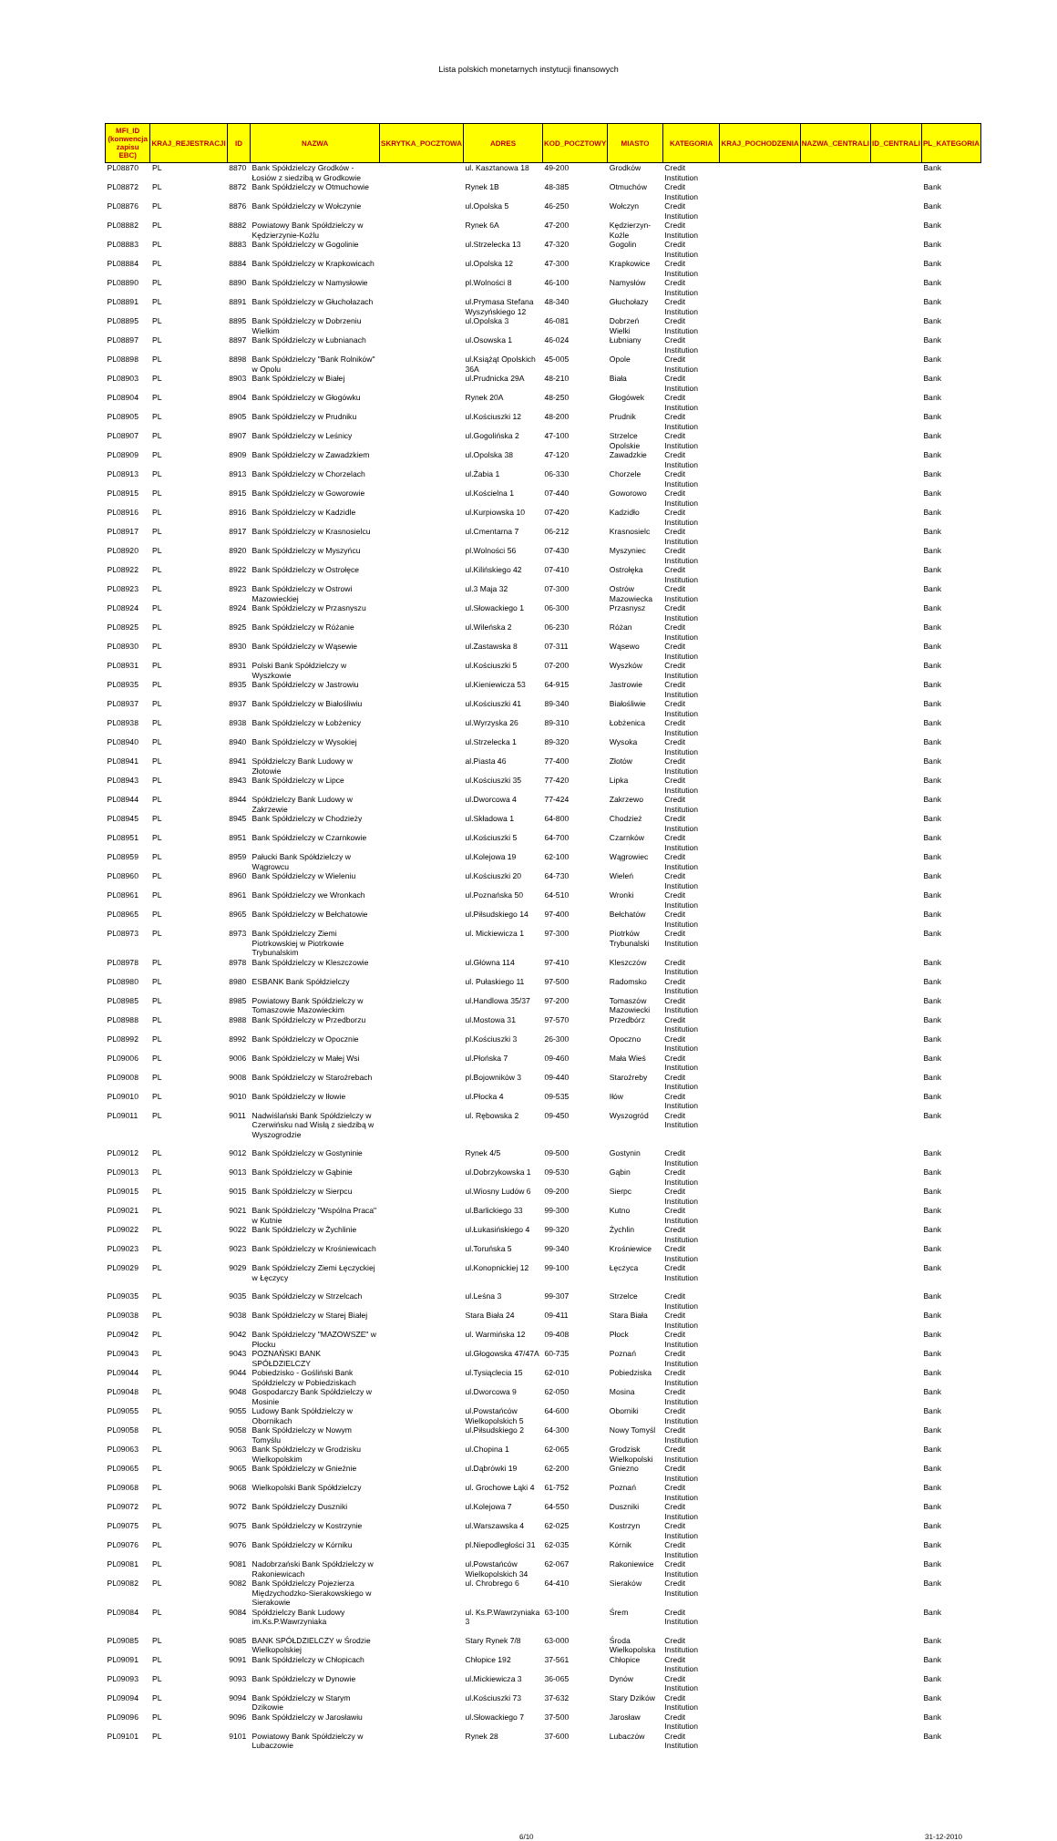Lista polskich monetarnych instytucji finansowych
| MFI_ID (konwencja zapisu EBC) | KRAJ_REJESTRACJI | ID | NAZWA | SKRYTKA_POCZTOWA | ADRES | KOD_POCZTOWY | MIASTO | KATEGORIA | KRAJ_POCHODZENIA | NAZWA_CENTRALI | ID_CENTRALI | PL_KATEGORIA |
| --- | --- | --- | --- | --- | --- | --- | --- | --- | --- | --- | --- | --- |
| PL08870 | PL | 8870 | Bank Spółdzielczy Grodków - Łosiów z siedzibą w Grodkowie | | ul. Kasztanowa 18 | 49-200 | Grodków | Credit Institution | | | | Bank |
| PL08872 | PL | 8872 | Bank Spółdzielczy w Otmuchowie | | Rynek 1B | 48-385 | Otmuchów | Credit Institution | | | | Bank |
| PL08876 | PL | 8876 | Bank Spółdzielczy w Wołczynie | | ul.Opolska 5 | 46-250 | Wołczyn | Credit Institution | | | | Bank |
| PL08882 | PL | 8882 | Powiatowy Bank Spółdzielczy w Kędzierzynie-Koźlu | | Rynek 6A | 47-200 | Kędzierzyn-Koźle | Credit Institution | | | | Bank |
| PL08883 | PL | 8883 | Bank Spółdzielczy w Gogolinie | | ul.Strzelecka 13 | 47-320 | Gogolin | Credit Institution | | | | Bank |
| PL08884 | PL | 8884 | Bank Spółdzielczy w Krapkowicach | | ul.Opolska 12 | 47-300 | Krapkowice | Credit Institution | | | | Bank |
| PL08890 | PL | 8890 | Bank Spółdzielczy w Namysłowie | | pl.Wolności 8 | 46-100 | Namysłów | Credit Institution | | | | Bank |
| PL08891 | PL | 8891 | Bank Spółdzielczy w Głuchołazach | | ul.Prymasa Stefana Wyszyńskiego 12 | 48-340 | Głuchołazy | Credit Institution | | | | Bank |
| PL08895 | PL | 8895 | Bank Spółdzielczy w Dobrzeniu Wielkim | | ul.Opolska 3 | 46-081 | Dobrzeń Wielki | Credit Institution | | | | Bank |
| PL08897 | PL | 8897 | Bank Spółdzielczy w Łubnianach | | ul.Osowska 1 | 46-024 | Łubniany | Credit Institution | | | | Bank |
| PL08898 | PL | 8898 | Bank Spółdzielczy "Bank Rolników" w Opolu | | ul.Książąt Opolskich 36A | 45-005 | Opole | Credit Institution | | | | Bank |
| PL08903 | PL | 8903 | Bank Spółdzielczy w Białej | | ul.Prudnicka 29A | 48-210 | Biała | Credit Institution | | | | Bank |
| PL08904 | PL | 8904 | Bank Spółdzielczy w Głogówku | | Rynek 20A | 48-250 | Głogówek | Credit Institution | | | | Bank |
| PL08905 | PL | 8905 | Bank Spółdzielczy w Prudniku | | ul.Kościuszki 12 | 48-200 | Prudnik | Credit Institution | | | | Bank |
| PL08907 | PL | 8907 | Bank Spółdzielczy w Leśnicy | | ul.Gogolińska 2 | 47-100 | Strzelce Opolskie | Credit Institution | | | | Bank |
| PL08909 | PL | 8909 | Bank Spółdzielczy w Zawadzkiem | | ul.Opolska 38 | 47-120 | Zawadzkie | Credit Institution | | | | Bank |
| PL08913 | PL | 8913 | Bank Spółdzielczy w Chorzelach | | ul.Żabia 1 | 06-330 | Chorzele | Credit Institution | | | | Bank |
| PL08915 | PL | 8915 | Bank Spółdzielczy w Goworowie | | ul.Kościelna 1 | 07-440 | Goworowo | Credit Institution | | | | Bank |
| PL08916 | PL | 8916 | Bank Spółdzielczy w Kadzidle | | ul.Kurpiowska 10 | 07-420 | Kadzidło | Credit Institution | | | | Bank |
| PL08917 | PL | 8917 | Bank Spółdzielczy w Krasnosielcu | | ul.Cmentarna 7 | 06-212 | Krasnosielc | Credit Institution | | | | Bank |
| PL08920 | PL | 8920 | Bank Spółdzielczy w Myszyńcu | | pl.Wolności 56 | 07-430 | Myszyniec | Credit Institution | | | | Bank |
| PL08922 | PL | 8922 | Bank Spółdzielczy w Ostrołęce | | ul.Kilińskiego 42 | 07-410 | Ostrołęka | Credit Institution | | | | Bank |
| PL08923 | PL | 8923 | Bank Spółdzielczy w Ostrowi Mazowieckiej | | ul.3 Maja 32 | 07-300 | Ostrów Mazowiecka | Credit Institution | | | | Bank |
| PL08924 | PL | 8924 | Bank Spółdzielczy w Przasnyszu | | ul.Słowackiego 1 | 06-300 | Przasnysz | Credit Institution | | | | Bank |
| PL08925 | PL | 8925 | Bank Spółdzielczy w Różanie | | ul.Wileńska 2 | 06-230 | Różan | Credit Institution | | | | Bank |
| PL08930 | PL | 8930 | Bank Spółdzielczy w Wąsewie | | ul.Zastawska 8 | 07-311 | Wąsewo | Credit Institution | | | | Bank |
| PL08931 | PL | 8931 | Polski Bank Spółdzielczy w Wyszkowie | | ul.Kościuszki 5 | 07-200 | Wyszków | Credit Institution | | | | Bank |
| PL08935 | PL | 8935 | Bank Spółdzielczy w Jastrowiu | | ul.Kieniewicza 53 | 64-915 | Jastrowie | Credit Institution | | | | Bank |
| PL08937 | PL | 8937 | Bank Spółdzielczy w Białośliwiu | | ul.Kościuszki 41 | 89-340 | Białośliwie | Credit Institution | | | | Bank |
| PL08938 | PL | 8938 | Bank Spółdzielczy w Łobżenicy | | ul.Wyrzyska 26 | 89-310 | Łobżenica | Credit Institution | | | | Bank |
| PL08940 | PL | 8940 | Bank Spółdzielczy w Wysokiej | | ul.Strzelecka 1 | 89-320 | Wysoka | Credit Institution | | | | Bank |
| PL08941 | PL | 8941 | Spółdzielczy Bank Ludowy w Złotowie | | al.Piasta 46 | 77-400 | Złotów | Credit Institution | | | | Bank |
| PL08943 | PL | 8943 | Bank Spółdzielczy w Lipce | | ul.Kościuszki 35 | 77-420 | Lipka | Credit Institution | | | | Bank |
| PL08944 | PL | 8944 | Spółdzielczy Bank Ludowy w Zakrzewie | | ul.Dworcowa 4 | 77-424 | Zakrzewo | Credit Institution | | | | Bank |
| PL08945 | PL | 8945 | Bank Spółdzielczy w Chodzieży | | ul.Składowa 1 | 64-800 | Chodzież | Credit Institution | | | | Bank |
| PL08951 | PL | 8951 | Bank Spółdzielczy w Czarnkowie | | ul.Kościuszki 5 | 64-700 | Czarnków | Credit Institution | | | | Bank |
| PL08959 | PL | 8959 | Pałucki Bank Spółdzielczy w Wągrowcu | | ul.Kolejowa 19 | 62-100 | Wągrowiec | Credit Institution | | | | Bank |
| PL08960 | PL | 8960 | Bank Spółdzielczy w Wieleniu | | ul.Kościuszki 20 | 64-730 | Wieleń | Credit Institution | | | | Bank |
| PL08961 | PL | 8961 | Bank Spółdzielczy we Wronkach | | ul.Poznańska 50 | 64-510 | Wronki | Credit Institution | | | | Bank |
| PL08965 | PL | 8965 | Bank Spółdzielczy w Bełchatowie | | ul.Piłsudskiego 14 | 97-400 | Bełchatów | Credit Institution | | | | Bank |
| PL08973 | PL | 8973 | Bank Spółdzielczy Ziemi Piotrkowskiej w Piotrkowie Trybunalskim | | ul. Mickiewicza 1 | 97-300 | Piotrków Trybunalski | Credit Institution | | | | Bank |
| PL08978 | PL | 8978 | Bank Spółdzielczy w Kleszczowie | | ul.Główna 114 | 97-410 | Kleszczów | Credit Institution | | | | Bank |
| PL08980 | PL | 8980 | ESBANK Bank Spółdzielczy | | ul. Pułaskiego 11 | 97-500 | Radomsko | Credit Institution | | | | Bank |
| PL08985 | PL | 8985 | Powiatowy Bank Spółdzielczy w Tomaszowie Mazowieckim | | ul.Handlowa 35/37 | 97-200 | Tomaszów Mazowiecki | Credit Institution | | | | Bank |
| PL08988 | PL | 8988 | Bank Spółdzielczy w Przedborzu | | ul.Mostowa 31 | 97-570 | Przedbórz | Credit Institution | | | | Bank |
| PL08992 | PL | 8992 | Bank Spółdzielczy w Opocznie | | pl.Kościuszki 3 | 26-300 | Opoczno | Credit Institution | | | | Bank |
| PL09006 | PL | 9006 | Bank Spółdzielczy w Małej Wsi | | ul.Płońska 7 | 09-460 | Mała Wieś | Credit Institution | | | | Bank |
| PL09008 | PL | 9008 | Bank Spółdzielczy w Staroźrebach | | pl.Bojowników 3 | 09-440 | Staroźreby | Credit Institution | | | | Bank |
| PL09010 | PL | 9010 | Bank Spółdzielczy w Iłowie | | ul.Płocka 4 | 09-535 | Iłów | Credit Institution | | | | Bank |
| PL09011 | PL | 9011 | Nadwiślański Bank Spółdzielczy w Czerwińsku nad Wisłą z siedzibą w Wyszogrodzie | | ul. Rębowska 2 | 09-450 | Wyszogród | Credit Institution | | | | Bank |
| PL09012 | PL | 9012 | Bank Spółdzielczy w Gostyninie | | Rynek 4/5 | 09-500 | Gostynin | Credit Institution | | | | Bank |
| PL09013 | PL | 9013 | Bank Spółdzielczy w Gąbinie | | ul.Dobrzykowska 1 | 09-530 | Gąbin | Credit Institution | | | | Bank |
| PL09015 | PL | 9015 | Bank Spółdzielczy w Sierpcu | | ul.Wiosny Ludów 6 | 09-200 | Sierpc | Credit Institution | | | | Bank |
| PL09021 | PL | 9021 | Bank Spółdzielczy "Wspólna Praca" w Kutnie | | ul.Barlickiego 33 | 99-300 | Kutno | Credit Institution | | | | Bank |
| PL09022 | PL | 9022 | Bank Spółdzielczy w Żychlinie | | ul.Łukasińskiego 4 | 99-320 | Żychlin | Credit Institution | | | | Bank |
| PL09023 | PL | 9023 | Bank Spółdzielczy w Krośniewicach | | ul.Toruńska 5 | 99-340 | Krośniewice | Credit Institution | | | | Bank |
| PL09029 | PL | 9029 | Bank Spółdzielczy Ziemi Łęczyckiej w Łęczycy | | ul.Konopnickiej 12 | 99-100 | Łęczyca | Credit Institution | | | | Bank |
| PL09035 | PL | 9035 | Bank Spółdzielczy w Strzelcach | | ul.Leśna 3 | 99-307 | Strzelce | Credit Institution | | | | Bank |
| PL09038 | PL | 9038 | Bank Spółdzielczy w Starej Białej | | Stara Biała 24 | 09-411 | Stara Biała | Credit Institution | | | | Bank |
| PL09042 | PL | 9042 | Bank Spółdzielczy "MAZOWSZE" w Płocku | | ul. Warmińska 12 | 09-408 | Płock | Credit Institution | | | | Bank |
| PL09043 | PL | 9043 | POZNAŃSKI BANK SPÓŁDZIELCZY | | ul.Głogowska 47/47A | 60-735 | Poznań | Credit Institution | | | | Bank |
| PL09044 | PL | 9044 | Pobiedzisko - Gośliński Bank Spółdzielczy w Pobiedziskach | | ul.Tysiąclecia 15 | 62-010 | Pobiedziska | Credit Institution | | | | Bank |
| PL09048 | PL | 9048 | Gospodarczy Bank Spółdzielczy w Mosinie | | ul.Dworcowa 9 | 62-050 | Mosina | Credit Institution | | | | Bank |
| PL09055 | PL | 9055 | Ludowy Bank Spółdzielczy w Obornikach | | ul.Powstańców Wielkopolskich 5 | 64-600 | Oborniki | Credit Institution | | | | Bank |
| PL09058 | PL | 9058 | Bank Spółdzielczy w Nowym Tomyślu | | ul.Piłsudskiego 2 | 64-300 | Nowy Tomyśl | Credit Institution | | | | Bank |
| PL09063 | PL | 9063 | Bank Spółdzielczy w Grodzisku Wielkopolskim | | ul.Chopina 1 | 62-065 | Grodzisk Wielkopolski | Credit Institution | | | | Bank |
| PL09065 | PL | 9065 | Bank Spółdzielczy w Gnieźnie | | ul.Dąbrówki 19 | 62-200 | Gniezno | Credit Institution | | | | Bank |
| PL09068 | PL | 9068 | Wielkopolski Bank Spółdzielczy | | ul. Grochowe Łąki 4 | 61-752 | Poznań | Credit Institution | | | | Bank |
| PL09072 | PL | 9072 | Bank Spółdzielczy Duszniki | | ul.Kolejowa 7 | 64-550 | Duszniki | Credit Institution | | | | Bank |
| PL09075 | PL | 9075 | Bank Spółdzielczy w Kostrzynie | | ul.Warszawska 4 | 62-025 | Kostrzyn | Credit Institution | | | | Bank |
| PL09076 | PL | 9076 | Bank Spółdzielczy w Kórniku | | pl.Niepodległości 31 | 62-035 | Kórnik | Credit Institution | | | | Bank |
| PL09081 | PL | 9081 | Nadobrzański Bank Spółdzielczy w Rakoniewicach | | ul.Powstańców Wielkopolskich 34 | 62-067 | Rakoniewice | Credit Institution | | | | Bank |
| PL09082 | PL | 9082 | Bank Spółdzielczy Pojezierza Międzychodzko-Sierakowskiego w Sierakowie | | ul. Chrobrego 6 | 64-410 | Sieraków | Credit Institution | | | | Bank |
| PL09084 | PL | 9084 | Spółdzielczy Bank Ludowy im.Ks.P.Wawrzyniaka | | ul. Ks.P.Wawrzyniaka 3 | 63-100 | Śrem | Credit Institution | | | | Bank |
| PL09085 | PL | 9085 | BANK SPÓŁDZIELCZY w Środzie Wielkopolskiej | | Stary Rynek 7/8 | 63-000 | Środa Wielkopolska | Credit Institution | | | | Bank |
| PL09091 | PL | 9091 | Bank Spółdzielczy w Chłopicach | | Chłopice 192 | 37-561 | Chłopice | Credit Institution | | | | Bank |
| PL09093 | PL | 9093 | Bank Spółdzielczy w Dynowie | | ul.Mickiewicza 3 | 36-065 | Dynów | Credit Institution | | | | Bank |
| PL09094 | PL | 9094 | Bank Spółdzielczy w Starym Dzikowie | | ul.Kościuszki 73 | 37-632 | Stary Dzików | Credit Institution | | | | Bank |
| PL09096 | PL | 9096 | Bank Spółdzielczy w Jarosławiu | | ul.Słowackiego 7 | 37-500 | Jarosław | Credit Institution | | | | Bank |
| PL09101 | PL | 9101 | Powiatowy Bank Spółdzielczy w Lubaczowie | | Rynek 28 | 37-600 | Lubaczów | Credit Institution | | | | Bank |
6/10 31-12-2010